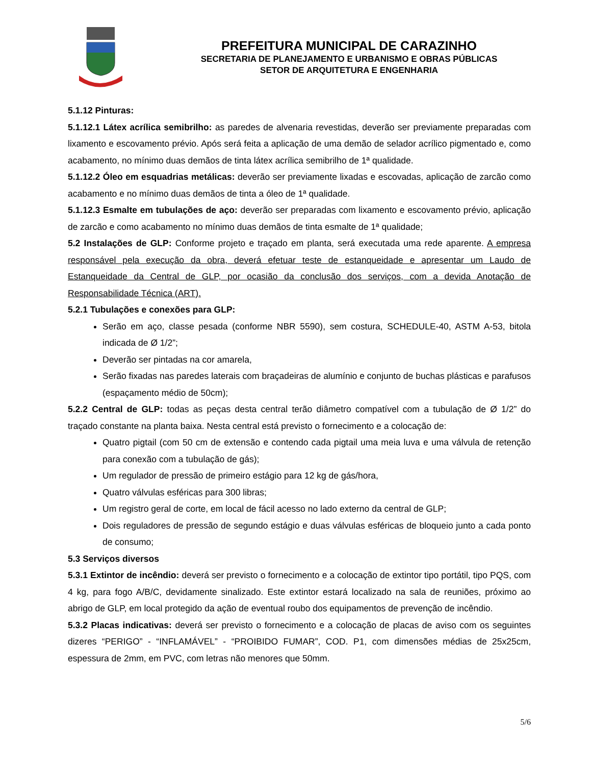PREFEITURA MUNICIPAL DE CARAZINHO
SECRETARIA DE PLANEJAMENTO E URBANISMO E OBRAS PÚBLICAS
SETOR DE ARQUITETURA E ENGENHARIA
5.1.12 Pinturas:
5.1.12.1 Látex acrílica semibrilho: as paredes de alvenaria revestidas, deverão ser previamente preparadas com lixamento e escovamento prévio. Após será feita a aplicação de uma demão de selador acrílico pigmentado e, como acabamento, no mínimo duas demãos de tinta látex acrílica semibrilho de 1ª qualidade.
5.1.12.2 Óleo em esquadrias metálicas: deverão ser previamente lixadas e escovadas, aplicação de zarcão como acabamento e no mínimo duas demãos de tinta a óleo de 1ª qualidade.
5.1.12.3 Esmalte em tubulações de aço: deverão ser preparadas com lixamento e escovamento prévio, aplicação de zarcão e como acabamento no mínimo duas demãos de tinta esmalte de 1ª qualidade;
5.2 Instalações de GLP: Conforme projeto e traçado em planta, será executada uma rede aparente. A empresa responsável pela execução da obra, deverá efetuar teste de estanqueidade e apresentar um Laudo de Estanqueidade da Central de GLP, por ocasião da conclusão dos serviços, com a devida Anotação de Responsabilidade Técnica (ART).
5.2.1 Tubulações e conexões para GLP:
Serão em aço, classe pesada (conforme NBR 5590), sem costura, SCHEDULE-40, ASTM A-53, bitola indicada de Ø 1/2”;
Deverão ser pintadas na cor amarela,
Serão fixadas nas paredes laterais com braçadeiras de alumínio e conjunto de buchas plásticas e parafusos (espaçamento médio de 50cm);
5.2.2 Central de GLP: todas as peças desta central terão diâmetro compatível com a tubulação de Ø 1/2” do traçado constante na planta baixa. Nesta central está previsto o fornecimento e a colocação de:
Quatro pigtail (com 50 cm de extensão e contendo cada pigtail uma meia luva e uma válvula de retenção para conexão com a tubulação de gás);
Um regulador de pressão de primeiro estágio para 12 kg de gás/hora,
Quatro válvulas esféricas para 300 libras;
Um registro geral de corte, em local de fácil acesso no lado externo da central de GLP;
Dois reguladores de pressão de segundo estágio e duas válvulas esféricas de bloqueio junto a cada ponto de consumo;
5.3 Serviços diversos
5.3.1 Extintor de incêndio: deverá ser previsto o fornecimento e a colocação de extintor tipo portátil, tipo PQS, com 4 kg, para fogo A/B/C, devidamente sinalizado. Este extintor estará localizado na sala de reuniões, próximo ao abrigo de GLP, em local protegido da ação de eventual roubo dos equipamentos de prevenção de incêndio.
5.3.2 Placas indicativas: deverá ser previsto o fornecimento e a colocação de placas de aviso com os seguintes dizeres “PERIGO” - “INFLAMÁVEL” - “PROIBIDO FUMAR”, COD. P1, com dimensões médias de 25x25cm, espessura de 2mm, em PVC, com letras não menores que 50mm.
5/6